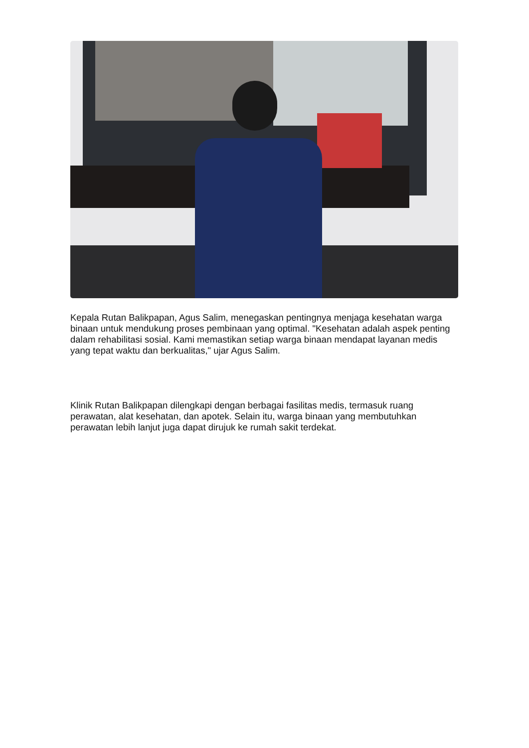Kepala Rutan Balikpapan, Agus Salim, menegaskan pentingnya menjaga kesehatan warga binaan untuk mendukung proses pembinaan yang optimal. "Kesehatan adalah aspek penting dalam rehabilitasi sosial. Kami memastikan setiap warga binaan mendapat layanan medis yang tepat waktu dan berkualitas," ujar Agus Salim.
Klinik Rutan Balikpapan dilengkapi dengan berbagai fasilitas medis, termasuk ruang perawatan, alat kesehatan, dan apotek. Selain itu, warga binaan yang membutuhkan perawatan lebih lanjut juga dapat dirujuk ke rumah sakit terdekat.